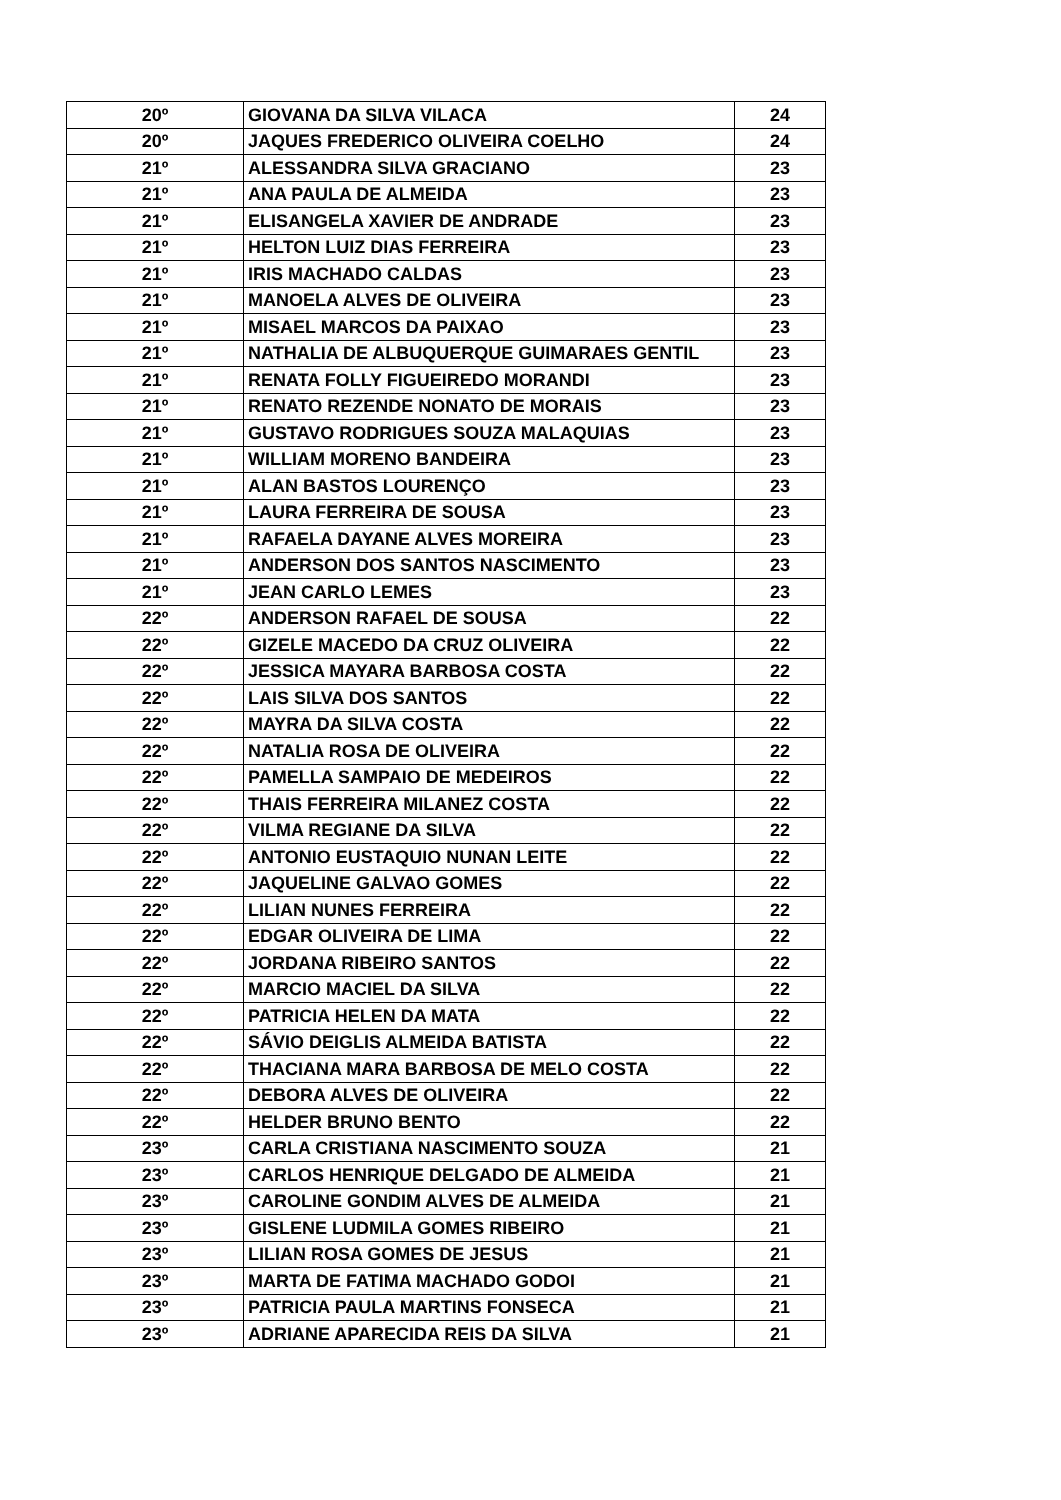| 20º | GIOVANA DA SILVA VILACA | 24 |
| 20º | JAQUES FREDERICO OLIVEIRA COELHO | 24 |
| 21º | ALESSANDRA SILVA GRACIANO | 23 |
| 21º | ANA PAULA DE ALMEIDA | 23 |
| 21º | ELISANGELA XAVIER DE ANDRADE | 23 |
| 21º | HELTON LUIZ DIAS FERREIRA | 23 |
| 21º | IRIS MACHADO CALDAS | 23 |
| 21º | MANOELA ALVES DE OLIVEIRA | 23 |
| 21º | MISAEL MARCOS DA PAIXAO | 23 |
| 21º | NATHALIA DE ALBUQUERQUE GUIMARAES GENTIL | 23 |
| 21º | RENATA FOLLY FIGUEIREDO MORANDI | 23 |
| 21º | RENATO REZENDE NONATO DE MORAIS | 23 |
| 21º | GUSTAVO RODRIGUES SOUZA MALAQUIAS | 23 |
| 21º | WILLIAM MORENO BANDEIRA | 23 |
| 21º | ALAN BASTOS LOURENÇO | 23 |
| 21º | LAURA FERREIRA DE SOUSA | 23 |
| 21º | RAFAELA DAYANE ALVES MOREIRA | 23 |
| 21º | ANDERSON DOS SANTOS NASCIMENTO | 23 |
| 21º | JEAN CARLO LEMES | 23 |
| 22º | ANDERSON RAFAEL DE SOUSA | 22 |
| 22º | GIZELE MACEDO DA CRUZ OLIVEIRA | 22 |
| 22º | JESSICA MAYARA BARBOSA COSTA | 22 |
| 22º | LAIS SILVA DOS SANTOS | 22 |
| 22º | MAYRA DA SILVA COSTA | 22 |
| 22º | NATALIA ROSA DE OLIVEIRA | 22 |
| 22º | PAMELLA SAMPAIO DE MEDEIROS | 22 |
| 22º | THAIS FERREIRA MILANEZ COSTA | 22 |
| 22º | VILMA REGIANE DA SILVA | 22 |
| 22º | ANTONIO EUSTAQUIO NUNAN LEITE | 22 |
| 22º | JAQUELINE GALVAO GOMES | 22 |
| 22º | LILIAN NUNES FERREIRA | 22 |
| 22º | EDGAR OLIVEIRA DE LIMA | 22 |
| 22º | JORDANA RIBEIRO SANTOS | 22 |
| 22º | MARCIO MACIEL DA SILVA | 22 |
| 22º | PATRICIA HELEN DA MATA | 22 |
| 22º | SÁVIO DEIGLIS ALMEIDA BATISTA | 22 |
| 22º | THACIANA MARA BARBOSA DE MELO COSTA | 22 |
| 22º | DEBORA ALVES DE OLIVEIRA | 22 |
| 22º | HELDER BRUNO BENTO | 22 |
| 23º | CARLA CRISTIANA NASCIMENTO SOUZA | 21 |
| 23º | CARLOS HENRIQUE DELGADO DE ALMEIDA | 21 |
| 23º | CAROLINE GONDIM ALVES DE ALMEIDA | 21 |
| 23º | GISLENE LUDMILA GOMES RIBEIRO | 21 |
| 23º | LILIAN ROSA GOMES DE JESUS | 21 |
| 23º | MARTA DE FATIMA MACHADO GODOI | 21 |
| 23º | PATRICIA PAULA MARTINS FONSECA | 21 |
| 23º | ADRIANE APARECIDA REIS DA SILVA | 21 |